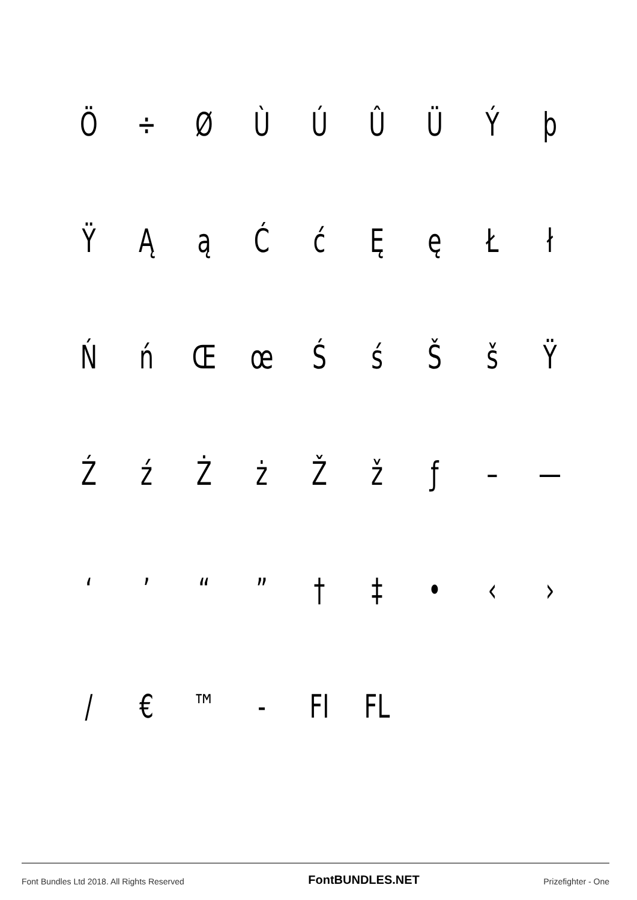Ö ÷ Ø Ù Ú Û Ü Ý þ
Ÿ Ą ą Ć ć Ę ę Ł ł
Ń ń Œ œ Ś ś Š š Ÿ
Ź ź Ż ż Ž ž ƒ – —
‘ ’ “ ” † ‡ • ‹ ›
/ € ™ - FI FL
Font Bundles Ltd 2018. All Rights Reserved FontBUNDLES.NET Prizefighter - One